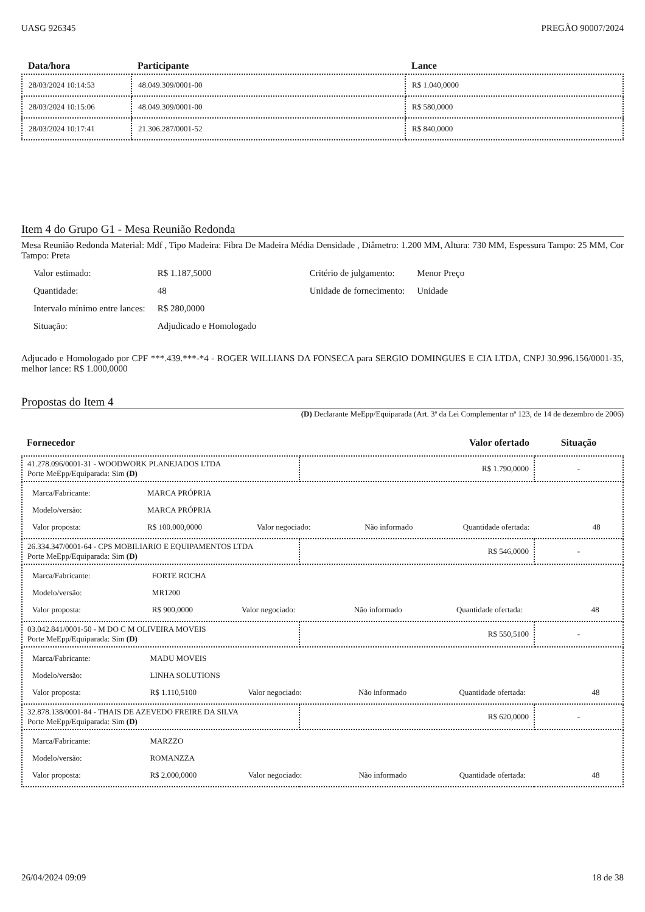UASG 926345 PREGÃO 90007/2024
| Data/hora | Participante | Lance |
| --- | --- | --- |
| 28/03/2024 10:14:53 | 48.049.309/0001-00 | R$ 1.040,0000 |
| 28/03/2024 10:15:06 | 48.049.309/0001-00 | R$ 580,0000 |
| 28/03/2024 10:17:41 | 21.306.287/0001-52 | R$ 840,0000 |
Item 4 do Grupo G1 - Mesa Reunião Redonda
Mesa Reunião Redonda Material: Mdf , Tipo Madeira: Fibra De Madeira Média Densidade , Diâmetro: 1.200 MM, Altura: 730 MM, Espessura Tampo: 25 MM, Cor Tampo: Preta
| Valor estimado: | R$ 1.187,5000 | Critério de julgamento: | Menor Preço |
| Quantidade: | 48 | Unidade de fornecimento: | Unidade |
| Intervalo mínimo entre lances: | R$ 280,0000 | | |
| Situação: | Adjudicado e Homologado | | |
Adjucado e Homologado por CPF ***.439.***-*4 - ROGER WILLIANS DA FONSECA para SERGIO DOMINGUES E CIA LTDA, CNPJ 30.996.156/0001-35, melhor lance: R$ 1.000,0000
Propostas do Item 4
(D) Declarante MeEpp/Equiparada (Art. 3ª da Lei Complementar nª 123, de 14 de dezembro de 2006)
| Fornecedor | Valor ofertado | Situação |
| --- | --- | --- |
| 41.278.096/0001-31 - WOODWORK PLANEJADOS LTDA Porte MeEpp/Equiparada: Sim (D) | R$ 1.790,0000 | - |
| / Marca/Fabricante: / MARCA PRÓPRIA / / / / / / Modelo/versão: / MARCA PRÓPRIA / / / / / / Valor proposta: / R$ 100.000,0000 / Valor negociado: / Não informado / Quantidade ofertada: / 48 / | | |
| 26.334.347/0001-64 - CPS MOBILIARIO E EQUIPAMENTOS LTDA Porte MeEpp/Equiparada: Sim (D) | R$ 546,0000 | - |
| / Marca/Fabricante: / FORTE ROCHA / / / / / / Modelo/versão: / MR1200 / / / / / / Valor proposta: / R$ 900,0000 / Valor negociado: / Não informado / Quantidade ofertada: / 48 / | | |
| 03.042.841/0001-50 - M DO C M OLIVEIRA MOVEIS Porte MeEpp/Equiparada: Sim (D) | R$ 550,5100 | - |
| / Marca/Fabricante: / MADU MOVEIS / / / / / / Modelo/versão: / LINHA SOLUTIONS / / / / / / Valor proposta: / R$ 1.110,5100 / Valor negociado: / Não informado / Quantidade ofertada: / 48 / | | |
| 32.878.138/0001-84 - THAIS DE AZEVEDO FREIRE DA SILVA Porte MeEpp/Equiparada: Sim (D) | R$ 620,0000 | - |
| / Marca/Fabricante: / MARZZO / / / / / / Modelo/versão: / ROMANZZA / / / / / / Valor proposta: / R$ 2.000,0000 / Valor negociado: / Não informado / Quantidade ofertada: / 48 / | | |
26/04/2024 09:09 18 de 38